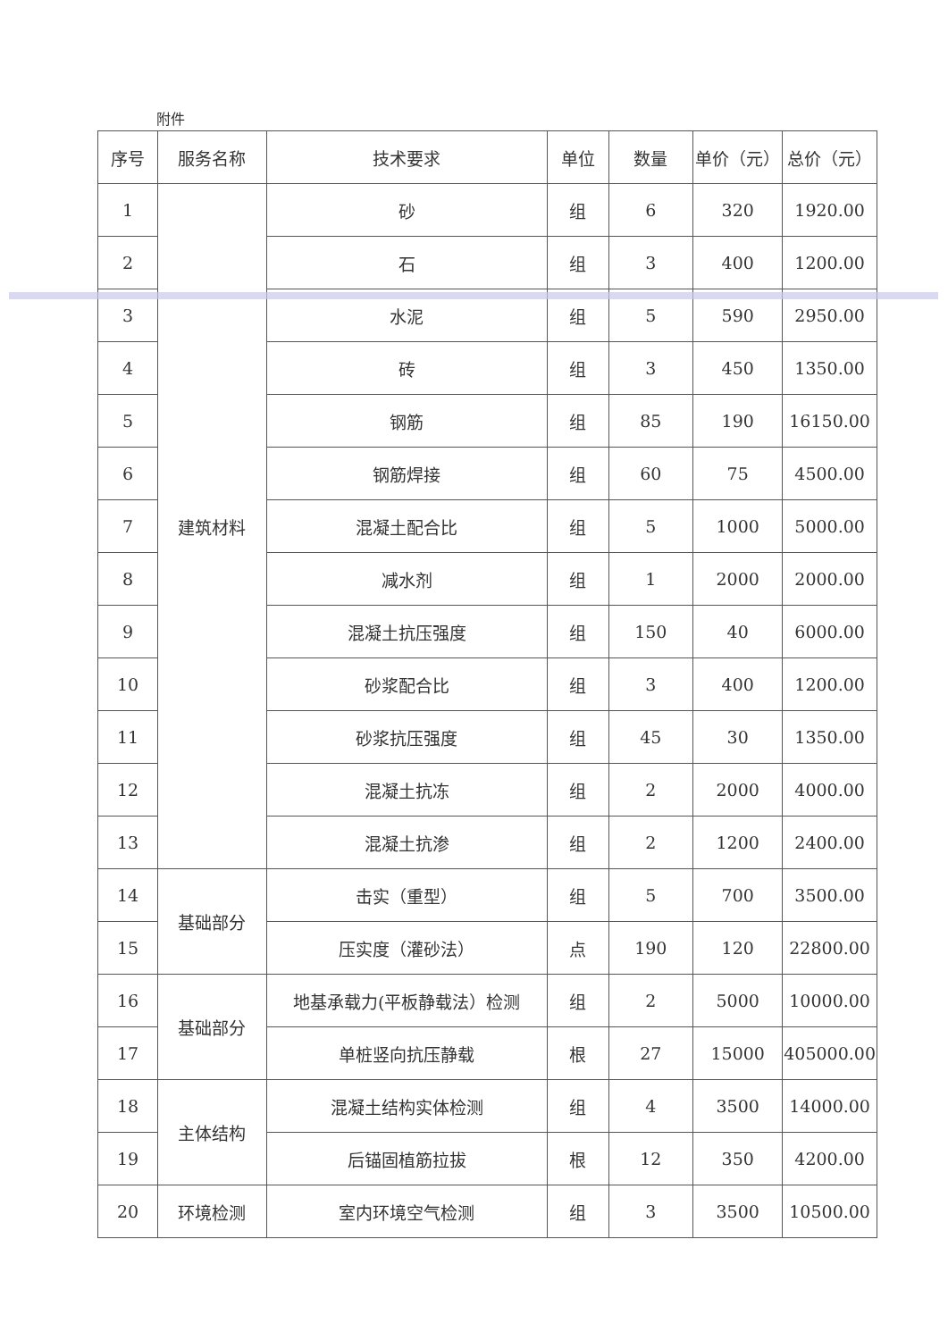附件
| 序号 | 服务名称 | 技术要求 | 单位 | 数量 | 单价（元） | 总价（元） |
| --- | --- | --- | --- | --- | --- | --- |
| 1 | 建筑材料 | 砂 | 组 | 6 | 320 | 1920.00 |
| 2 | | 石 | 组 | 3 | 400 | 1200.00 |
| 3 | | 水泥 | 组 | 5 | 590 | 2950.00 |
| 4 | | 砖 | 组 | 3 | 450 | 1350.00 |
| 5 | | 钢筋 | 组 | 85 | 190 | 16150.00 |
| 6 | | 钢筋焊接 | 组 | 60 | 75 | 4500.00 |
| 7 | | 混凝土配合比 | 组 | 5 | 1000 | 5000.00 |
| 8 | | 减水剂 | 组 | 1 | 2000 | 2000.00 |
| 9 | | 混凝土抗压强度 | 组 | 150 | 40 | 6000.00 |
| 10 | | 砂浆配合比 | 组 | 3 | 400 | 1200.00 |
| 11 | | 砂浆抗压强度 | 组 | 45 | 30 | 1350.00 |
| 12 | | 混凝土抗冻 | 组 | 2 | 2000 | 4000.00 |
| 13 | | 混凝土抗渗 | 组 | 2 | 1200 | 2400.00 |
| 14 | 基础部分 | 击实（重型） | 组 | 5 | 700 | 3500.00 |
| 15 | | 压实度（灌砂法） | 点 | 190 | 120 | 22800.00 |
| 16 | 基础部分 | 地基承载力(平板静载法）检测 | 组 | 2 | 5000 | 10000.00 |
| 17 | | 单桩竖向抗压静载 | 根 | 27 | 15000 | 405000.00 |
| 18 | 主体结构 | 混凝土结构实体检测 | 组 | 4 | 3500 | 14000.00 |
| 19 | | 后锚固植筋拉拔 | 根 | 12 | 350 | 4200.00 |
| 20 | 环境检测 | 室内环境空气检测 | 组 | 3 | 3500 | 10500.00 |